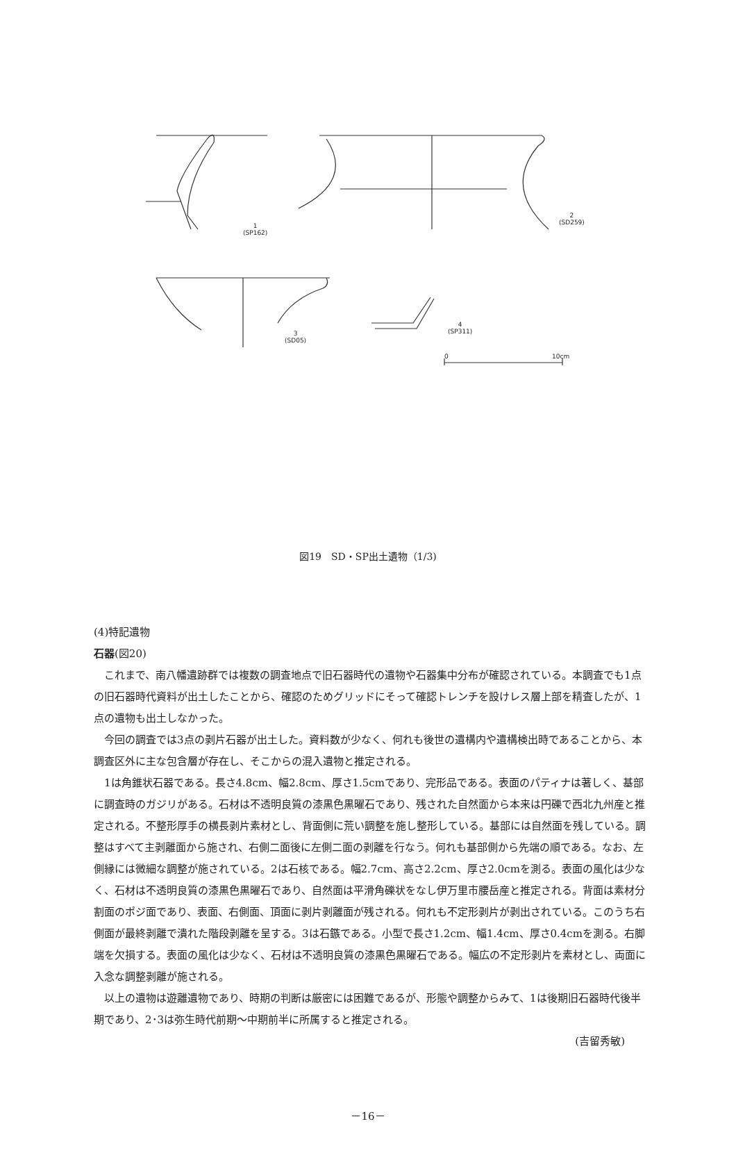1
(SP162)
2
(SD259)
3
(SD05)
4
(SP311)
0 10cm
図19　SD・SP出土遺物（1/3)
(4)特記遺物
石器(図20)
これまで、南八幡遺跡群では複数の調査地点で旧石器時代の遺物や石器集中分布が確認されている。本調査でも1点の旧石器時代資料が出土したことから、確認のためグリッドにそって確認トレンチを設けレス層上部を精査したが、1点の遺物も出土しなかった。
今回の調査では3点の剥片石器が出土した。資料数が少なく、何れも後世の遺構内や遺構検出時であることから、本調査区外に主な包含層が存在し、そこからの混入遺物と推定される。
1は角錐状石器である。長さ4.8cm、幅2.8cm、厚さ1.5cmであり、完形品である。表面のパティナは著しく、基部に調査時のガジリがある。石材は不透明良質の漆黒色黒曜石であり、残された自然面から本来は円礫で西北九州産と推定される。不整形厚手の横長剥片素材とし、背面側に荒い調整を施し整形している。基部には自然面を残している。調整はすべて主剥離面から施され、右側二面後に左側二面の剥離を行なう。何れも基部側から先端の順である。なお、左側縁には微細な調整が施されている。2は石核である。幅2.7cm、高さ2.2cm、厚さ2.0cmを測る。表面の風化は少なく、石材は不透明良質の漆黒色黒曜石であり、自然面は平滑角礫状をなし伊万里市腰岳産と推定される。背面は素材分割面のポジ面であり、表面、右側面、頂面に剥片剥離面が残される。何れも不定形剥片が剥出されている。このうち右側面が最終剥離で潰れた階段剥離を呈する。3は石鏃である。小型で長さ1.2cm、幅1.4cm、厚さ0.4cmを測る。右脚端を欠損する。表面の風化は少なく、石材は不透明良質の漆黒色黒曜石である。幅広の不定形剥片を素材とし、両面に入念な調整剥離が施される。
以上の遺物は遊離遺物であり、時期の判断は厳密には困難であるが、形態や調整からみて、1は後期旧石器時代後半期であり、2･3は弥生時代前期～中期前半に所属すると推定される。
(吉留秀敏)
－16－